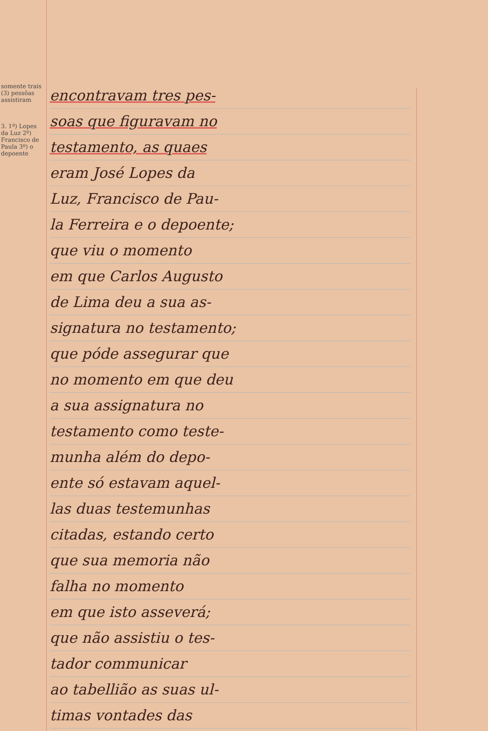somente trais (3) pessôas assistiram
3. 1º) Lopes da Luz 2º) Francisco de Paula 3º) o depoente
encontravam tres pes-
soas que figuravam no
testamento, as quaes
eram José Lopes da
Luz, Francisco de Pau-
la Ferreira e o depoente;
que viu o momento
em que Carlos Augusto
de Lima deu a sua as-
signatura no testamento;
que póde assegurar que
no momento em que deu
a sua assignatura no
testamento como teste-
munha além do depo-
ente só estavam aquel-
las duas testemunhas
citadas, estando certo
que sua memoria não
falha no momento
em que isto asseverá;
que não assistiu o tes-
tador communicar
ao tabellião as suas ul-
timas vontades das